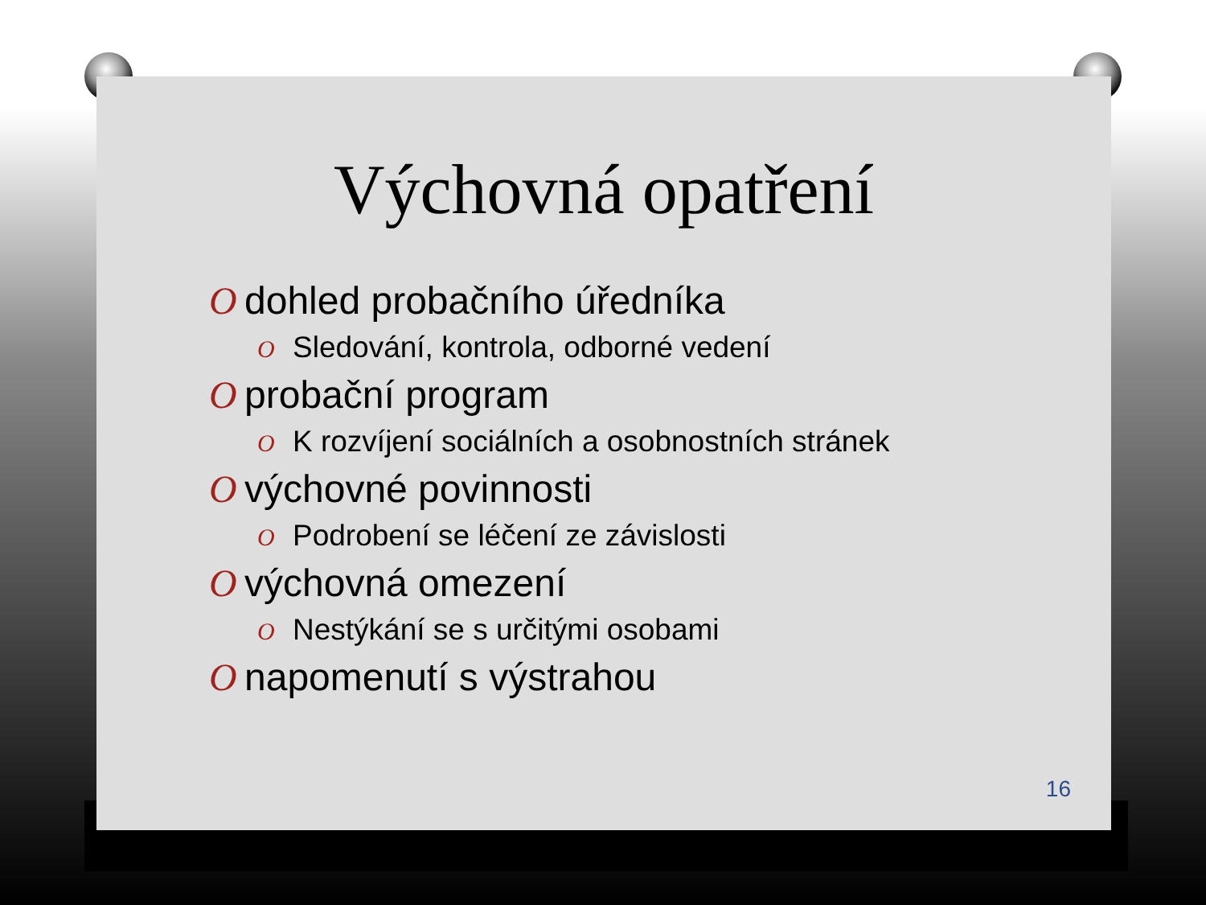Výchovná opatření
Odohled probačního úředníka
O Sledování, kontrola, odborné vedení
Oprobační program
O K rozvíjení sociálních a osobnostních stránek
Ovýchovné povinnosti
O Podrobení se léčení ze závislosti
Ovýchovná omezení
O Nestýkání se s určitými osobami
Onapomenutí s výstrahou
16